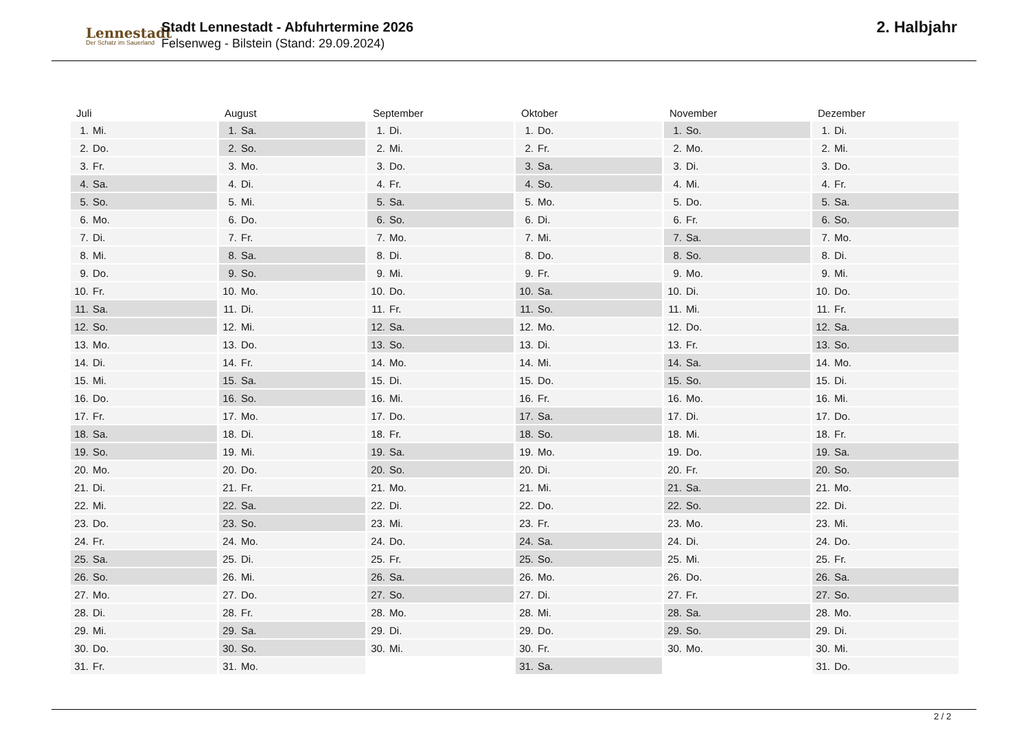Lennestadt
Der Schatz im Sauerland
Stadt Lennestadt - Abfuhrtermine 2026
Felsenweg - Bilstein (Stand: 29.09.2024)
2. Halbjahr
| Juli | August | September | Oktober | November | Dezember |
| --- | --- | --- | --- | --- | --- |
| 1. Mi. | 1. Sa. | 1. Di. | 1. Do. | 1. So. | 1. Di. |
| 2. Do. | 2. So. | 2. Mi. | 2. Fr. | 2. Mo. | 2. Mi. |
| 3. Fr. | 3. Mo. | 3. Do. | 3. Sa. | 3. Di. | 3. Do. |
| 4. Sa. | 4. Di. | 4. Fr. | 4. So. | 4. Mi. | 4. Fr. |
| 5. So. | 5. Mi. | 5. Sa. | 5. Mo. | 5. Do. | 5. Sa. |
| 6. Mo. | 6. Do. | 6. So. | 6. Di. | 6. Fr. | 6. So. |
| 7. Di. | 7. Fr. | 7. Mo. | 7. Mi. | 7. Sa. | 7. Mo. |
| 8. Mi. | 8. Sa. | 8. Di. | 8. Do. | 8. So. | 8. Di. |
| 9. Do. | 9. So. | 9. Mi. | 9. Fr. | 9. Mo. | 9. Mi. |
| 10. Fr. | 10. Mo. | 10. Do. | 10. Sa. | 10. Di. | 10. Do. |
| 11. Sa. | 11. Di. | 11. Fr. | 11. So. | 11. Mi. | 11. Fr. |
| 12. So. | 12. Mi. | 12. Sa. | 12. Mo. | 12. Do. | 12. Sa. |
| 13. Mo. | 13. Do. | 13. So. | 13. Di. | 13. Fr. | 13. So. |
| 14. Di. | 14. Fr. | 14. Mo. | 14. Mi. | 14. Sa. | 14. Mo. |
| 15. Mi. | 15. Sa. | 15. Di. | 15. Do. | 15. So. | 15. Di. |
| 16. Do. | 16. So. | 16. Mi. | 16. Fr. | 16. Mo. | 16. Mi. |
| 17. Fr. | 17. Mo. | 17. Do. | 17. Sa. | 17. Di. | 17. Do. |
| 18. Sa. | 18. Di. | 18. Fr. | 18. So. | 18. Mi. | 18. Fr. |
| 19. So. | 19. Mi. | 19. Sa. | 19. Mo. | 19. Do. | 19. Sa. |
| 20. Mo. | 20. Do. | 20. So. | 20. Di. | 20. Fr. | 20. So. |
| 21. Di. | 21. Fr. | 21. Mo. | 21. Mi. | 21. Sa. | 21. Mo. |
| 22. Mi. | 22. Sa. | 22. Di. | 22. Do. | 22. So. | 22. Di. |
| 23. Do. | 23. So. | 23. Mi. | 23. Fr. | 23. Mo. | 23. Mi. |
| 24. Fr. | 24. Mo. | 24. Do. | 24. Sa. | 24. Di. | 24. Do. |
| 25. Sa. | 25. Di. | 25. Fr. | 25. So. | 25. Mi. | 25. Fr. |
| 26. So. | 26. Mi. | 26. Sa. | 26. Mo. | 26. Do. | 26. Sa. |
| 27. Mo. | 27. Do. | 27. So. | 27. Di. | 27. Fr. | 27. So. |
| 28. Di. | 28. Fr. | 28. Mo. | 28. Mi. | 28. Sa. | 28. Mo. |
| 29. Mi. | 29. Sa. | 29. Di. | 29. Do. | 29. So. | 29. Di. |
| 30. Do. | 30. So. | 30. Mi. | 30. Fr. | 30. Mo. | 30. Mi. |
| 31. Fr. | 31. Mo. | | 31. Sa. | | 31. Do. |
2 / 2